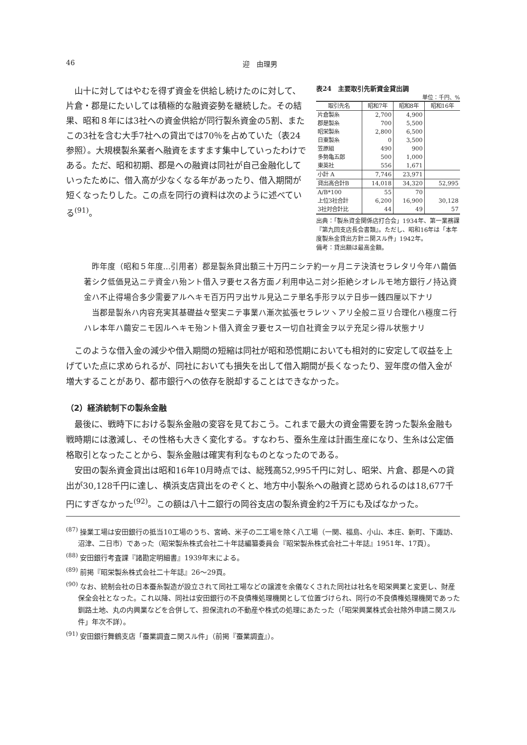46 迎　由理男
山十に対してはやむを得ず資金を供給し続けたのに対して、片倉・郡是にたいしては積極的な融資姿勢を継続した。その結果、昭和８年には3社への資金供給が同行製糸資金の5割、またこの3社を含む大手7社への貸出では70％を占めていた（表24参照）。大規模製糸業者へ融資をますます集中していったわけである。ただ、昭和初期、郡是への融資は同社が自己金融化していったために、借入高が少なくなる年があったり、借入期間が短くなったりした。この点を同行の資料は次のように述べている<sup>(91)</sup>。
表24　主要取引先新資金貸出調
単位：千円、%
| 取引先名 | 昭和7年 | 昭和8年 | 昭和16年 |
| --- | --- | --- | --- |
| 片倉製糸 | 2,700 | 4,900 | |
| 郡是製糸 | 700 | 5,500 | |
| 昭栄製糸 | 2,800 | 6,500 | |
| 日東製糸 | 0 | 3,500 | |
| 笠原組 | 490 | 900 | |
| 多勢亀五郎 | 500 | 1,000 | |
| 東英社 | 556 | 1,671 | |
| 小計 A | 7,746 | 23,971 | |
| 貸出高合計B | 14,018 | 34,320 | 52,995 |
| A/B*100 | 55 | 70 | |
| 上位3社合計 | 6,200 | 16,900 | 30,128 |
| 3社対合計比 | 44 | 49 | 57 |
出典：「製糸資金関係店打合会」1934年、第一業務課『第九回支店長会書類』。ただし、昭和16年は「本年度製糸金貸出方針ニ関スル件」1942年。
備考：貸出額は最高金額。
昨年度（昭和５年度…引用者）郡是製糸貸出額三十万円ニシテ約一ヶ月ニテ決済セラレタリ今年ハ繭価著シク低価見込ニテ資金ハ殆ント借入ヲ要セス各方面ノ利用申込ニ対シ拒絶シオレルモ地方銀行ノ持込資金ハ不止得場合多少需要アルヘキモ百万円ヲ出サル見込ニテ単名手形ヲ以テ日歩一銭四厘以下ナリ
当郡是製糸ハ内容充実其基礎益々堅実ニテ事業ハ漸次拡張セラレツヽアリ全般ニ亘リ合理化ハ極度ニ行ハレ本年ハ繭安ニモ因ルヘキモ殆ント借入資金ヲ要セス一切自社資金ヲ以テ充足シ得ル状態ナリ
このような借入金の減少や借入期間の短縮は同社が昭和恐慌期においても相対的に安定して収益を上げていた点に求められるが、同社においても損失を出して借入期間が長くなったり、翌年度の借入金が増大することがあり、都市銀行への依存を脱却することはできなかった。
（2）経済統制下の製糸金融
最後に、戦時下における製糸金融の変容を見ておこう。これまで最大の資金需要を誇った製糸金融も戦時期には激減し、その性格も大きく変化する。すなわち、蚕糸生産は計画生産になり、生糸は公定価格取引となったことから、製糸金融は確実有利なものとなったのである。
安田の製糸資金貸出は昭和16年10月時点では、総残高52,995千円に対し、昭栄、片倉、郡是への貸出が30,128千円に達し、横浜支店貸出をのぞくと、地方中小製糸への融資と認められるのは18,677千円にすぎなかった<sup>(92)</sup>。この額は八十二銀行の岡谷支店の製糸資金約2千万にも及ばなかった。
<sup>(87)</sup> 操業工場は安田銀行の抵当10工場のうち、宮崎、米子の二工場を除く八工場（一関、福島、小山、本庄、新町、下諏訪、沼津、二日市）であった（昭栄製糸株式会社二十年誌編纂委員会『昭栄製糸株式会社二十年誌』1951年、17頁）。
<sup>(88)</sup> 安田銀行考査課『諸勘定明細書』1939年末による。
<sup>(89)</sup> 前掲『昭栄製糸株式会社二十年誌』26～29頁。
<sup>(90)</sup> なお、統制会社の日本蚕糸製造が設立されて同社工場などの譲渡を余儀なくされた同社は社名を昭栄興業と変更し、財産保全会社となった。これ以降、同社は安田銀行の不良債権処理機関として位置づけられ、同行の不良債権処理機関であった釧路土地、丸の内興業などを合併して、担保流れの不動産や株式の処理にあたった（「昭栄興業株式会社除外申請ニ関スル件」年次不詳）。
<sup>(91)</sup> 安田銀行舞鶴支店「蚕業調査ニ関スル件」（前掲『蚕業調査』）。